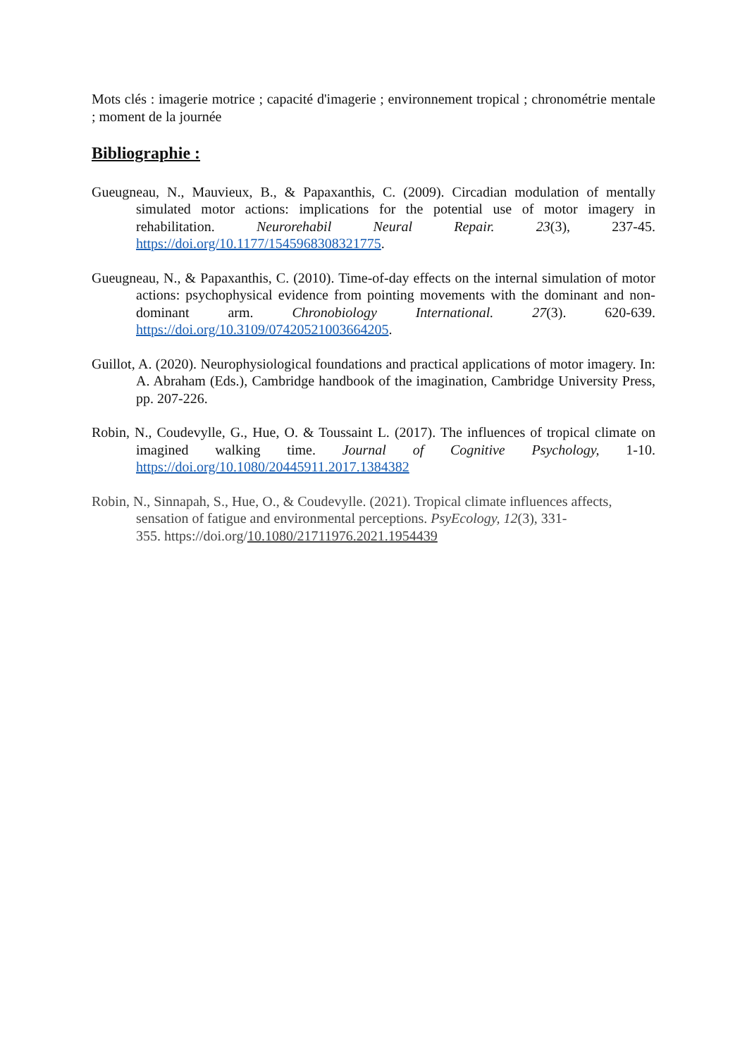Mots clés : imagerie motrice ; capacité d'imagerie ; environnement tropical ; chronométrie mentale ; moment de la journée
Bibliographie :
Gueugneau, N., Mauvieux, B., & Papaxanthis, C. (2009). Circadian modulation of mentally simulated motor actions: implications for the potential use of motor imagery in rehabilitation. Neurorehabil Neural Repair. 23(3), 237-45. https://doi.org/10.1177/1545968308321775.
Gueugneau, N., & Papaxanthis, C. (2010). Time-of-day effects on the internal simulation of motor actions: psychophysical evidence from pointing movements with the dominant and non-dominant arm. Chronobiology International. 27(3). 620-639. https://doi.org/10.3109/07420521003664205.
Guillot, A. (2020). Neurophysiological foundations and practical applications of motor imagery. In: A. Abraham (Eds.), Cambridge handbook of the imagination, Cambridge University Press, pp. 207-226.
Robin, N., Coudevylle, G., Hue, O. & Toussaint L. (2017). The influences of tropical climate on imagined walking time. Journal of Cognitive Psychology, 1-10. https://doi.org/10.1080/20445911.2017.1384382
Robin, N., Sinnapah, S., Hue, O., & Coudevylle. (2021). Tropical climate influences affects, sensation of fatigue and environmental perceptions. PsyEcology, 12(3), 331-
355. https://doi.org/10.1080/21711976.2021.1954439